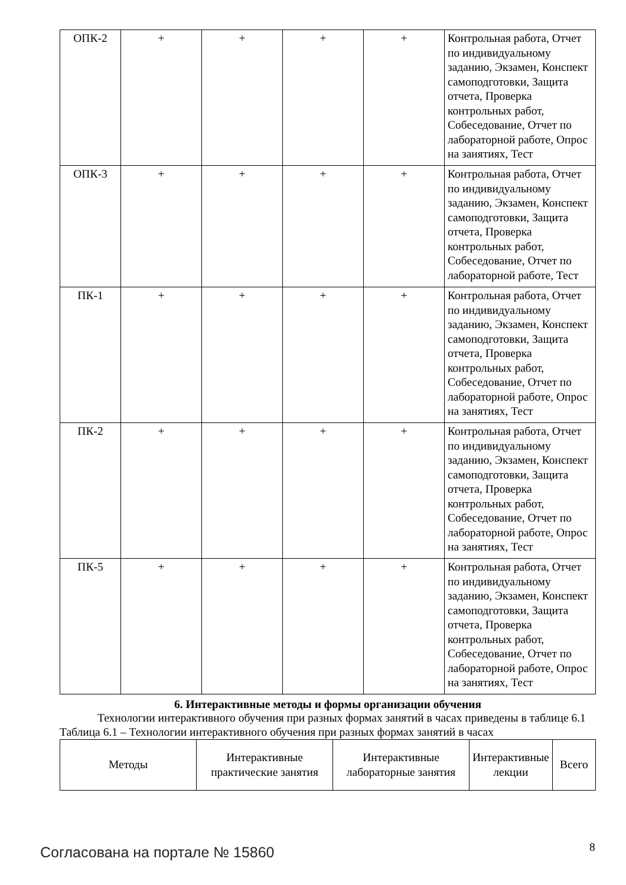| ОПК-2 | + | + | + | + | Контрольная работа, Отчет по индивидуальному заданию, Экзамен, Конспект самоподготовки, Защита отчета, Проверка контрольных работ, Собеседование, Отчет по лабораторной работе, Опрос на занятиях, Тест |
| ОПК-3 | + | + | + | + | Контрольная работа, Отчет по индивидуальному заданию, Экзамен, Конспект самоподготовки, Защита отчета, Проверка контрольных работ, Собеседование, Отчет по лабораторной работе, Тест |
| ПК-1 | + | + | + | + | Контрольная работа, Отчет по индивидуальному заданию, Экзамен, Конспект самоподготовки, Защита отчета, Проверка контрольных работ, Собеседование, Отчет по лабораторной работе, Опрос на занятиях, Тест |
| ПК-2 | + | + | + | + | Контрольная работа, Отчет по индивидуальному заданию, Экзамен, Конспект самоподготовки, Защита отчета, Проверка контрольных работ, Собеседование, Отчет по лабораторной работе, Опрос на занятиях, Тест |
| ПК-5 | + | + | + | + | Контрольная работа, Отчет по индивидуальному заданию, Экзамен, Конспект самоподготовки, Защита отчета, Проверка контрольных работ, Собеседование, Отчет по лабораторной работе, Опрос на занятиях, Тест |
6. Интерактивные методы и формы организации обучения
Технологии интерактивного обучения при разных формах занятий в часах приведены в таблице 6.1
Таблица 6.1 – Технологии интерактивного обучения при разных формах занятий в часах
| Методы | Интерактивные практические занятия | Интерактивные лабораторные занятия | Интерактивные лекции | Всего |
Согласована на портале № 15860 8